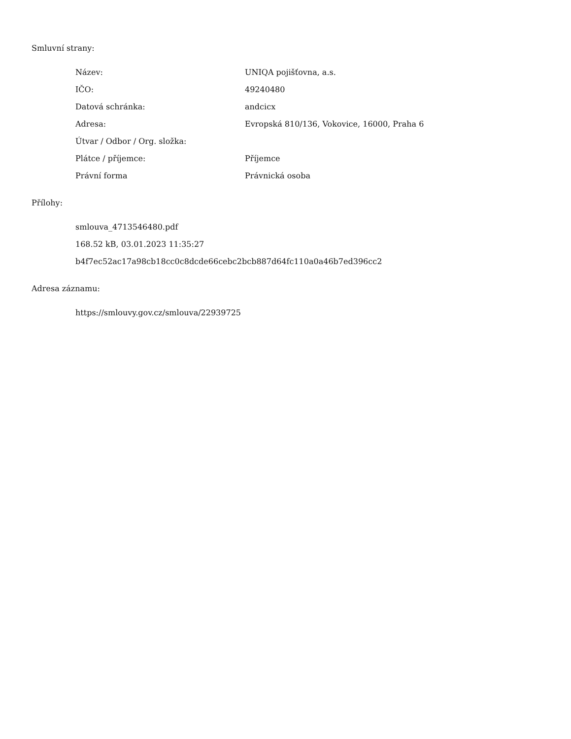Smluvní strany:
| Název: | UNIQA pojišťovna, a.s. |
| IČO: | 49240480 |
| Datová schránka: | andcicx |
| Adresa: | Evropská 810/136, Vokovice, 16000, Praha 6 |
| Útvar / Odbor / Org. složka: | |
| Plátce / příjemce: | Příjemce |
| Právní forma | Právnická osoba |
Přílohy:
smlouva_4713546480.pdf
168.52 kB, 03.01.2023 11:35:27
b4f7ec52ac17a98cb18cc0c8dcde66cebc2bcb887d64fc110a0a46b7ed396cc2
Adresa záznamu:
https://smlouvy.gov.cz/smlouva/22939725